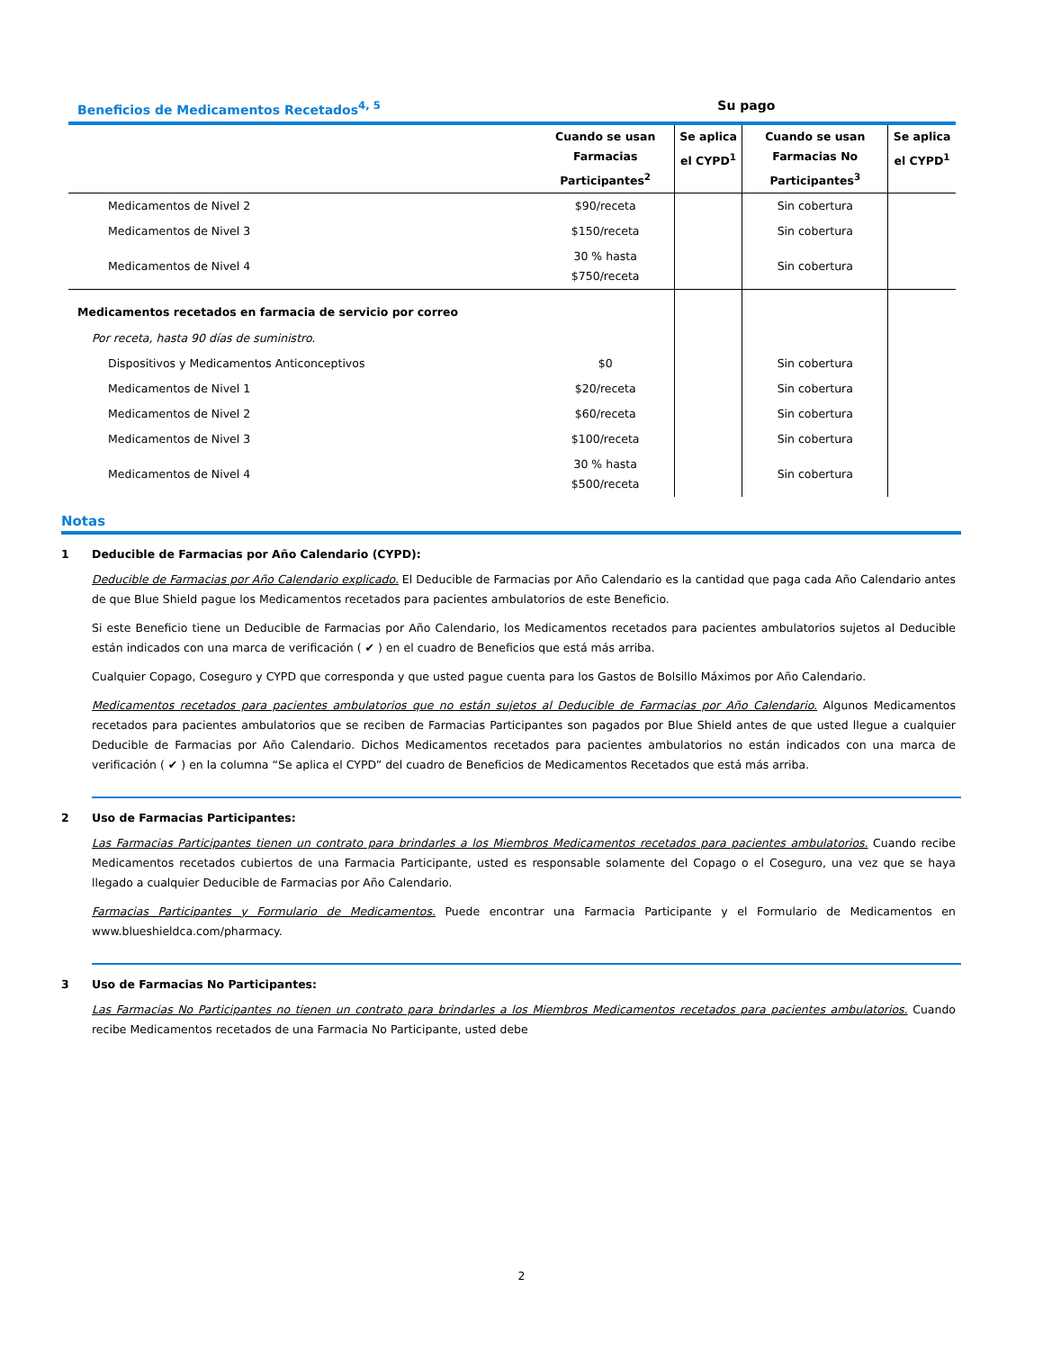| Beneficios de Medicamentos Recetados<sup>4, 5</sup> | Su pago | | | |
| --- | --- | --- | --- | --- |
| | Cuando se usan Farmacias Participantes<sup>2</sup> | Se aplica el CYPD<sup>1</sup> | Cuando se usan Farmacias No Participantes<sup>3</sup> | Se aplica el CYPD<sup>1</sup> |
| Medicamentos de Nivel 2 | $90/receta | | Sin cobertura | |
| Medicamentos de Nivel 3 | $150/receta | | Sin cobertura | |
| Medicamentos de Nivel 4 | 30 % hasta $750/receta | | Sin cobertura | |
| Medicamentos recetados en farmacia de servicio por correo | | | | |
| Por receta, hasta 90 días de suministro. | | | | |
| Dispositivos y Medicamentos Anticonceptivos | $0 | | Sin cobertura | |
| Medicamentos de Nivel 1 | $20/receta | | Sin cobertura | |
| Medicamentos de Nivel 2 | $60/receta | | Sin cobertura | |
| Medicamentos de Nivel 3 | $100/receta | | Sin cobertura | |
| Medicamentos de Nivel 4 | 30 % hasta $500/receta | | Sin cobertura | |
Notas
1 Deducible de Farmacias por Año Calendario (CYPD):
Deducible de Farmacias por Año Calendario explicado. El Deducible de Farmacias por Año Calendario es la cantidad que paga cada Año Calendario antes de que Blue Shield pague los Medicamentos recetados para pacientes ambulatorios de este Beneficio.
Si este Beneficio tiene un Deducible de Farmacias por Año Calendario, los Medicamentos recetados para pacientes ambulatorios sujetos al Deducible están indicados con una marca de verificación ( ✔ ) en el cuadro de Beneficios que está más arriba.
Cualquier Copago, Coseguro y CYPD que corresponda y que usted pague cuenta para los Gastos de Bolsillo Máximos por Año Calendario.
Medicamentos recetados para pacientes ambulatorios que no están sujetos al Deducible de Farmacias por Año Calendario. Algunos Medicamentos recetados para pacientes ambulatorios que se reciben de Farmacias Participantes son pagados por Blue Shield antes de que usted llegue a cualquier Deducible de Farmacias por Año Calendario. Dichos Medicamentos recetados para pacientes ambulatorios no están indicados con una marca de verificación ( ✔ ) en la columna “Se aplica el CYPD” del cuadro de Beneficios de Medicamentos Recetados que está más arriba.
2 Uso de Farmacias Participantes:
Las Farmacias Participantes tienen un contrato para brindarles a los Miembros Medicamentos recetados para pacientes ambulatorios. Cuando recibe Medicamentos recetados cubiertos de una Farmacia Participante, usted es responsable solamente del Copago o el Coseguro, una vez que se haya llegado a cualquier Deducible de Farmacias por Año Calendario.
Farmacias Participantes y Formulario de Medicamentos. Puede encontrar una Farmacia Participante y el Formulario de Medicamentos en www.blueshieldca.com/pharmacy.
3 Uso de Farmacias No Participantes:
Las Farmacias No Participantes no tienen un contrato para brindarles a los Miembros Medicamentos recetados para pacientes ambulatorios. Cuando recibe Medicamentos recetados de una Farmacia No Participante, usted debe
2